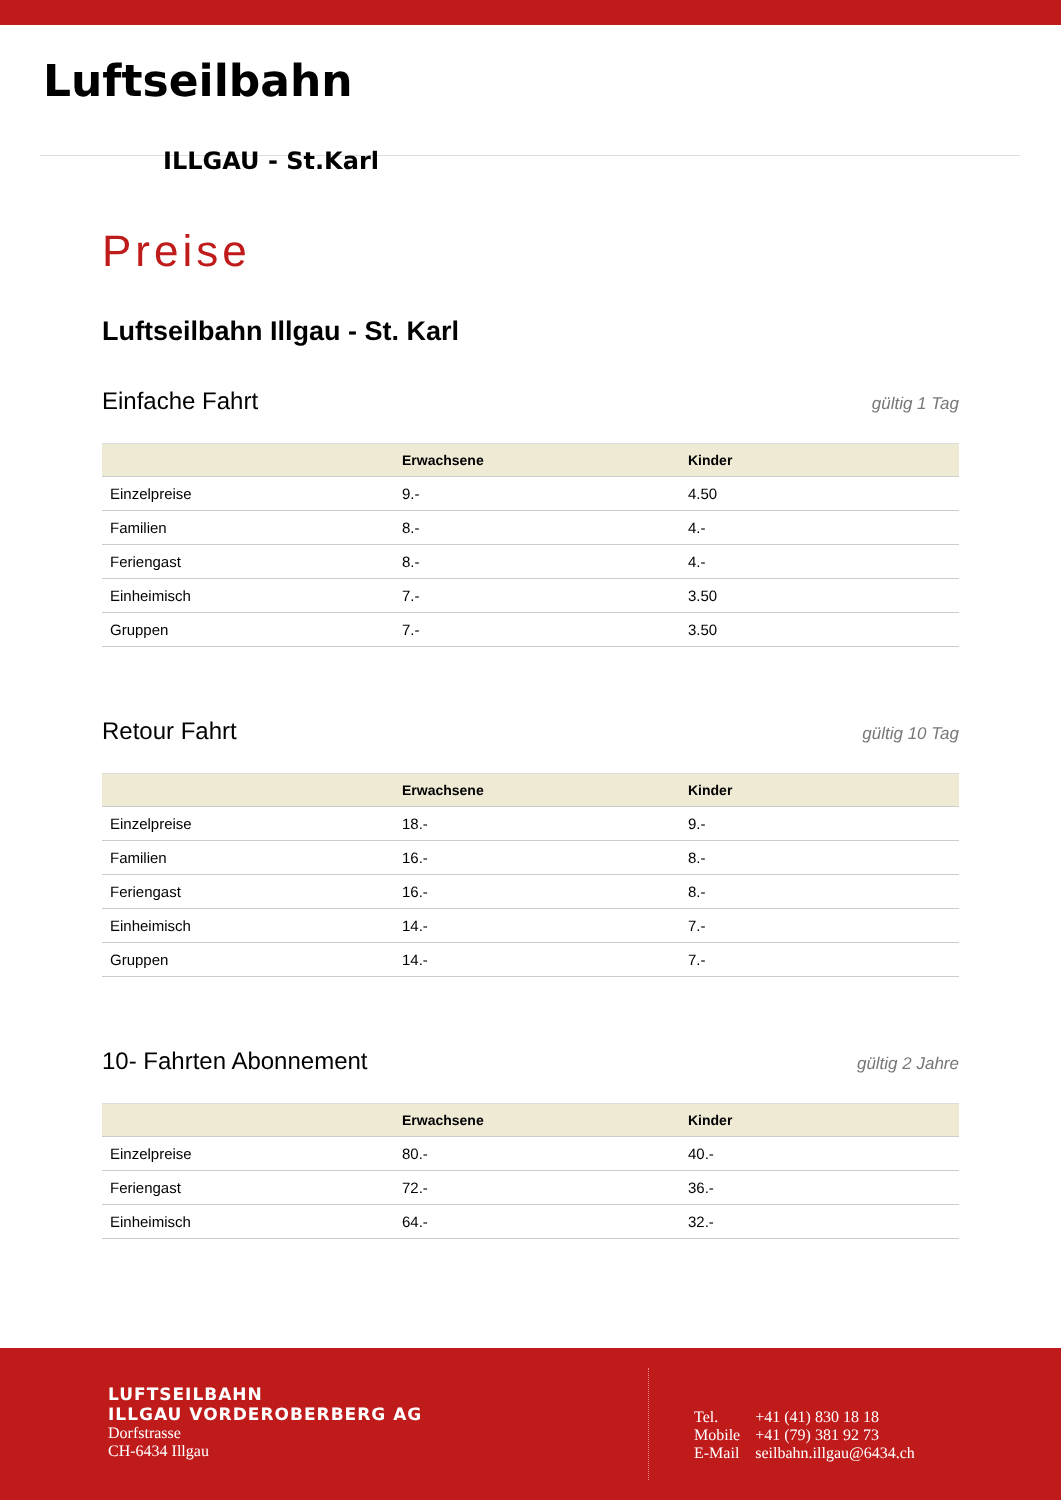Luftseilbahn
ILLGAU - St.Karl
Preise
Luftseilbahn Illgau - St. Karl
Einfache Fahrt
gültig 1 Tag
| | Erwachsene | Kinder |
| --- | --- | --- |
| Einzelpreise | 9.- | 4.50 |
| Familien | 8.- | 4.- |
| Feriengast | 8.- | 4.- |
| Einheimisch | 7.- | 3.50 |
| Gruppen | 7.- | 3.50 |
Retour Fahrt
gültig 10 Tag
| | Erwachsene | Kinder |
| --- | --- | --- |
| Einzelpreise | 18.- | 9.- |
| Familien | 16.- | 8.- |
| Feriengast | 16.- | 8.- |
| Einheimisch | 14.- | 7.- |
| Gruppen | 14.- | 7.- |
10- Fahrten Abonnement
gültig 2 Jahre
| | Erwachsene | Kinder |
| --- | --- | --- |
| Einzelpreise | 80.- | 40.- |
| Feriengast | 72.- | 36.- |
| Einheimisch | 64.- | 32.- |
LUFTSEILBAHN
ILLGAU VORDEROBERBERG AG
Dorfstrasse
CH-6434 Illgau
| Tel. | +41 (41) 830 18 18 |
| Mobile | +41 (79) 381 92 73 |
| E-Mail | seilbahn.illgau@6434.ch |